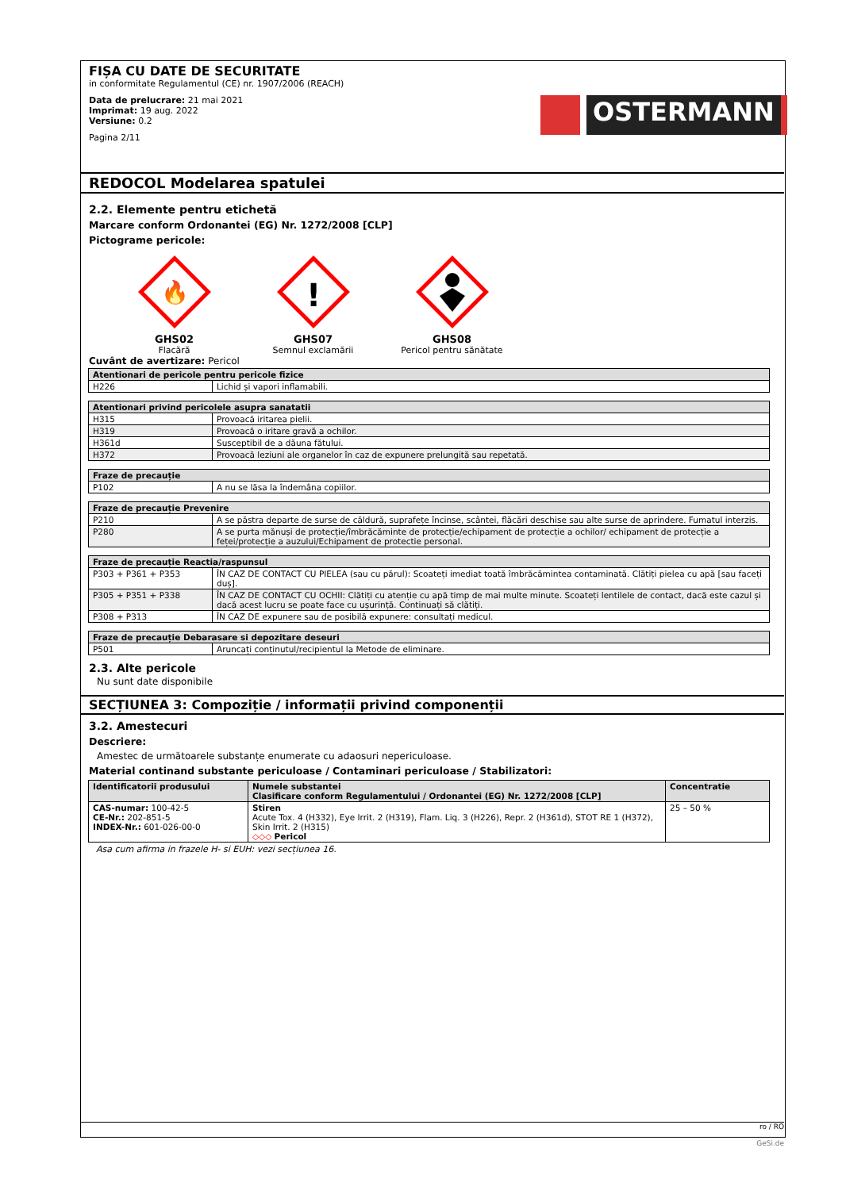FIȘA CU DATE DE SECURITATE
in conformitate Regulamentul (CE) nr. 1907/2006 (REACH)
Data de prelucrare: 21 mai 2021
Imprimat: 19 aug. 2022
Versiune: 0.2
Pagina 2/11
OSTERMANN
REDOCOL Modelarea spatulei
2.2. Elemente pentru etichetă
Marcare conform Ordonantei (EG) Nr. 1272/2008 [CLP]
Pictograme pericole:
🔥
GHS02
Flacără
!
GHS07
Semnul exclamării
GHS08
Pericol pentru sănătate
Cuvânt de avertizare: Pericol
| Atentionari de pericole pentru pericole fizice | |
| --- | --- |
| H226 | Lichid și vapori inflamabili. |
| Atentionari privind pericolele asupra sanatatii | |
| --- | --- |
| H315 | Provoacă iritarea pielii. |
| H319 | Provoacă o iritare gravă a ochilor. |
| H361d | Susceptibil de a dăuna fătului. |
| H372 | Provoacă leziuni ale organelor în caz de expunere prelungită sau repetată. |
| Fraze de precauție | |
| --- | --- |
| P102 | A nu se lăsa la îndemâna copiilor. |
| Fraze de precauție Prevenire | |
| --- | --- |
| P210 | A se păstra departe de surse de căldură, suprafețe încinse, scântei, flăcări deschise sau alte surse de aprindere. Fumatul interzis. |
| P280 | A se purta mănuși de protecție/îmbrăcăminte de protecție/echipament de protecție a ochilor/ echipament de protecție a feței/protecție a auzului/Echipament de protectie personal. |
| Fraze de precauție Reactia/raspunsul | |
| --- | --- |
| P303 + P361 + P353 | ÎN CAZ DE CONTACT CU PIELEA (sau cu părul): Scoateți imediat toată îmbrăcămintea contaminată. Clătiți pielea cu apă [sau faceți duș]. |
| P305 + P351 + P338 | ÎN CAZ DE CONTACT CU OCHII: Clătiți cu atenție cu apă timp de mai multe minute. Scoateți lentilele de contact, dacă este cazul și dacă acest lucru se poate face cu ușurință. Continuați să clătiți. |
| P308 + P313 | ÎN CAZ DE expunere sau de posibilă expunere: consultați medicul. |
| Fraze de precauție Debarasare si depozitare deseuri | |
| --- | --- |
| P501 | Aruncați conținutul/recipientul la Metode de eliminare. |
2.3. Alte pericole
Nu sunt date disponibile
SECȚIUNEA 3: Compoziție / informații privind componenții
3.2. Amestecuri
Descriere:
Amestec de următoarele substanțe enumerate cu adaosuri nepericuloase.
Material continand substante periculoase / Contaminari periculoase / Stabilizatori:
| Identificatorii produsului | Numele substantei Clasificare conform Regulamentului / Ordonantei (EG) Nr. 1272/2008 [CLP] | Concentratie |
| --- | --- | --- |
| CAS-numar: 100-42-5 CE-Nr.: 202-851-5 INDEX-Nr.: 601-026-00-0 | Stiren Acute Tox. 4 (H332), Eye Irrit. 2 (H319), Flam. Liq. 3 (H226), Repr. 2 (H361d), STOT RE 1 (H372), Skin Irrit. 2 (H315) ◇◇◇ Pericol | 25 – 50 % |
Asa cum afirma in frazele H- si EUH: vezi secțiunea 16.
ro / RO
GeSi.de